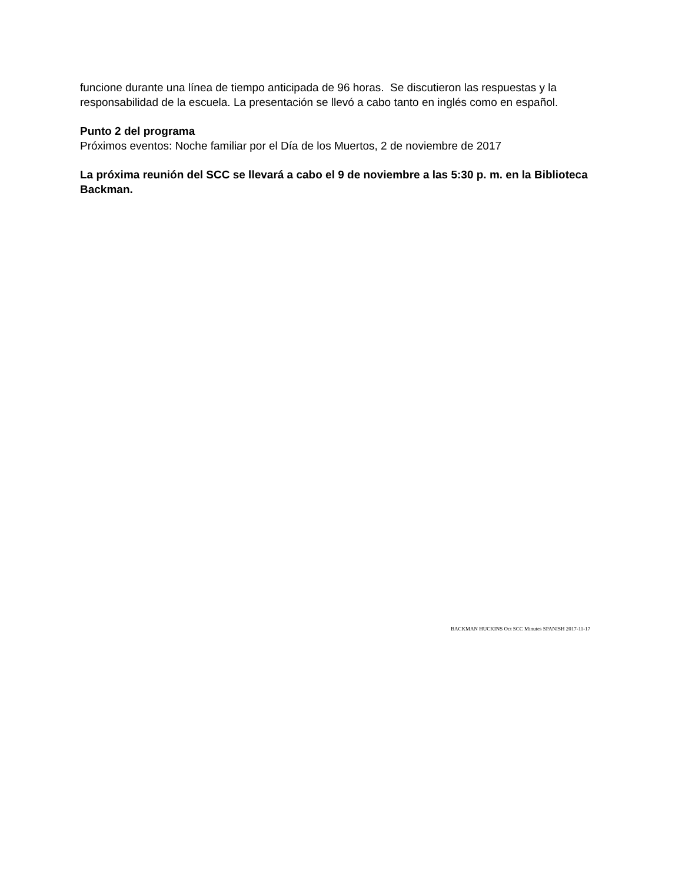funcione durante una línea de tiempo anticipada de 96 horas. Se discutieron las respuestas y la responsabilidad de la escuela. La presentación se llevó a cabo tanto en inglés como en español.
Punto 2 del programa
Próximos eventos: Noche familiar por el Día de los Muertos, 2 de noviembre de 2017
La próxima reunión del SCC se llevará a cabo el 9 de noviembre a las 5:30 p. m. en la Biblioteca Backman.
BACKMAN HUCKINS Oct SCC Minutes SPANISH 2017-11-17